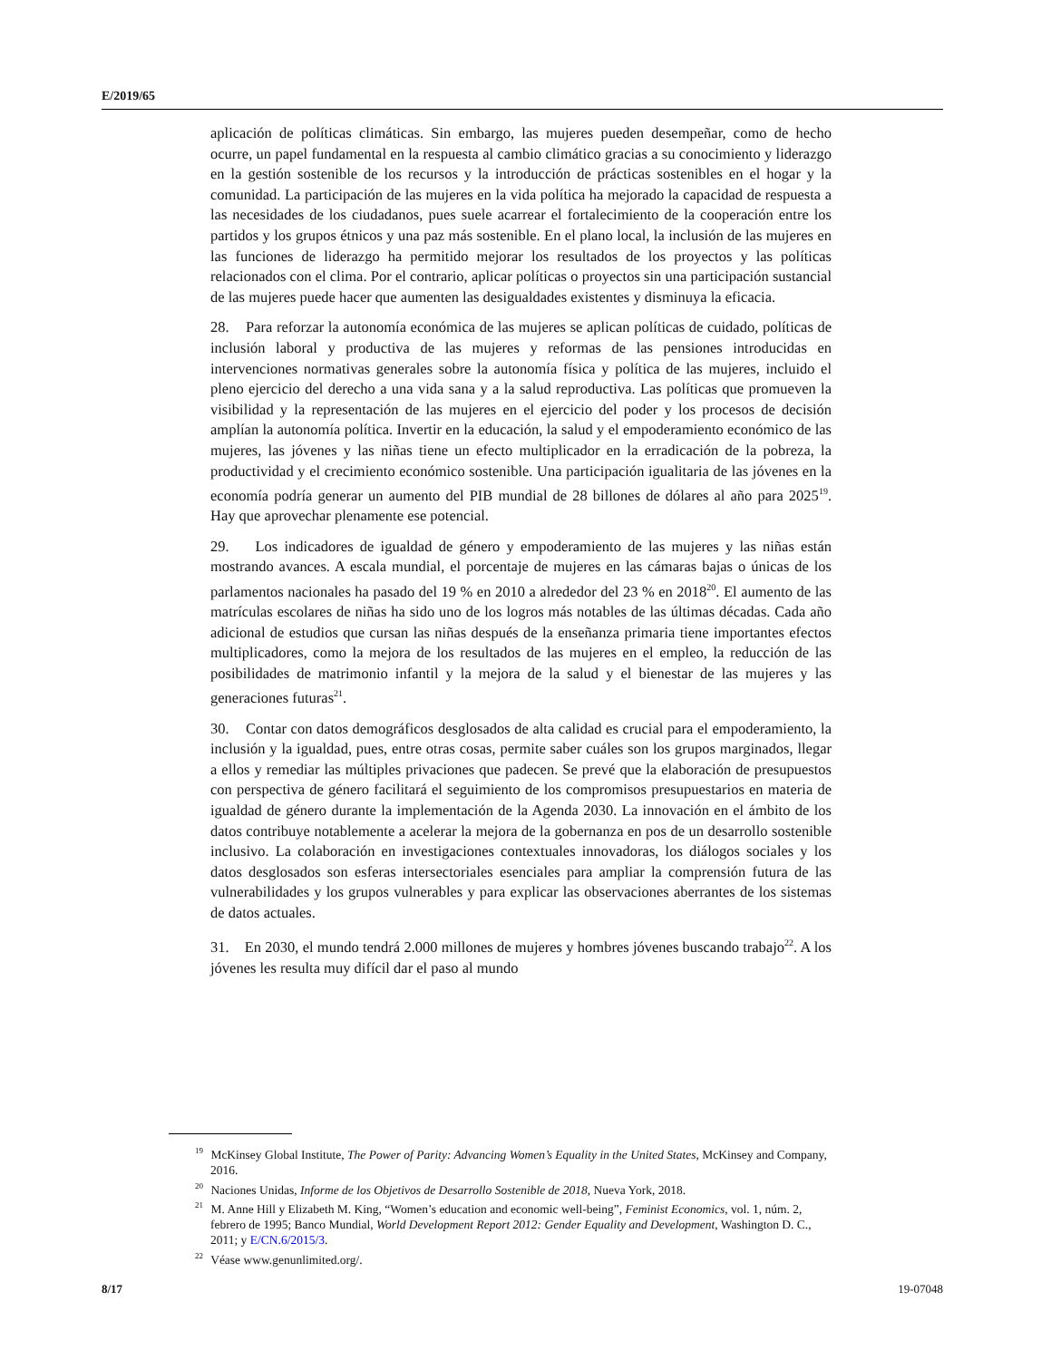E/2019/65
aplicación de políticas climáticas. Sin embargo, las mujeres pueden desempeñar, como de hecho ocurre, un papel fundamental en la respuesta al cambio climático gracias a su conocimiento y liderazgo en la gestión sostenible de los recursos y la introducción de prácticas sostenibles en el hogar y la comunidad. La participación de las mujeres en la vida política ha mejorado la capacidad de respuesta a las necesidades de los ciudadanos, pues suele acarrear el fortalecimiento de la cooperación entre los partidos y los grupos étnicos y una paz más sostenible. En el plano local, la inclusión de las mujeres en las funciones de liderazgo ha permitido mejorar los resultados de los proyectos y las políticas relacionados con el clima. Por el contrario, aplicar políticas o proyectos sin una participación sustancial de las mujeres puede hacer que aumenten las desigualdades existentes y disminuya la eficacia.
28. Para reforzar la autonomía económica de las mujeres se aplican políticas de cuidado, políticas de inclusión laboral y productiva de las mujeres y reformas de las pensiones introducidas en intervenciones normativas generales sobre la autonomía física y política de las mujeres, incluido el pleno ejercicio del derecho a una vida sana y a la salud reproductiva. Las políticas que promueven la visibilidad y la representación de las mujeres en el ejercicio del poder y los procesos de decisión amplían la autonomía política. Invertir en la educación, la salud y el empoderamiento económico de las mujeres, las jóvenes y las niñas tiene un efecto multiplicador en la erradicación de la pobreza, la productividad y el crecimiento económico sostenible. Una participación igualitaria de las jóvenes en la economía podría generar un aumento del PIB mundial de 28 billones de dólares al año para 2025<sup>19</sup>. Hay que aprovechar plenamente ese potencial.
29. Los indicadores de igualdad de género y empoderamiento de las mujeres y las niñas están mostrando avances. A escala mundial, el porcentaje de mujeres en las cámaras bajas o únicas de los parlamentos nacionales ha pasado del 19 % en 2010 a alrededor del 23 % en 2018<sup>20</sup>. El aumento de las matrículas escolares de niñas ha sido uno de los logros más notables de las últimas décadas. Cada año adicional de estudios que cursan las niñas después de la enseñanza primaria tiene importantes efectos multiplicadores, como la mejora de los resultados de las mujeres en el empleo, la reducción de las posibilidades de matrimonio infantil y la mejora de la salud y el bienestar de las mujeres y las generaciones futuras<sup>21</sup>.
30. Contar con datos demográficos desglosados de alta calidad es crucial para el empoderamiento, la inclusión y la igualdad, pues, entre otras cosas, permite saber cuáles son los grupos marginados, llegar a ellos y remediar las múltiples privaciones que padecen. Se prevé que la elaboración de presupuestos con perspectiva de género facilitará el seguimiento de los compromisos presupuestarios en materia de igualdad de género durante la implementación de la Agenda 2030. La innovación en el ámbito de los datos contribuye notablemente a acelerar la mejora de la gobernanza en pos de un desarrollo sostenible inclusivo. La colaboración en investigaciones contextuales innovadoras, los diálogos sociales y los datos desglosados son esferas intersectoriales esenciales para ampliar la comprensión futura de las vulnerabilidades y los grupos vulnerables y para explicar las observaciones aberrantes de los sistemas de datos actuales.
31. En 2030, el mundo tendrá 2.000 millones de mujeres y hombres jóvenes buscando trabajo<sup>22</sup>. A los jóvenes les resulta muy difícil dar el paso al mundo
<sup>19</sup> McKinsey Global Institute, The Power of Parity: Advancing Women’s Equality in the United States, McKinsey and Company, 2016.
<sup>20</sup> Naciones Unidas, Informe de los Objetivos de Desarrollo Sostenible de 2018, Nueva York, 2018.
<sup>21</sup> M. Anne Hill y Elizabeth M. King, “Women’s education and economic well-being”, Feminist Economics, vol. 1, núm. 2, febrero de 1995; Banco Mundial, World Development Report 2012: Gender Equality and Development, Washington D. C., 2011; y E/CN.6/2015/3.
<sup>22</sup> Véase www.genunlimited.org/.
8/17 19-07048